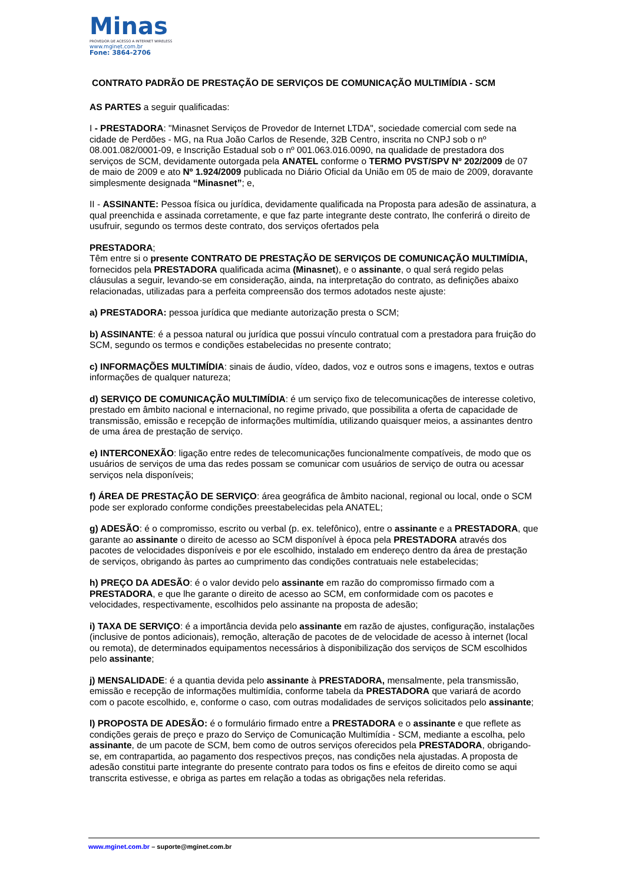Minas
PROVEDOR DE ACESSO A INTERNET WIRELESS
www.mginet.com.br
Fone: 3864-2706
CONTRATO PADRÃO DE PRESTAÇÃO DE SERVIÇOS DE COMUNICAÇÃO MULTIMÍDIA - SCM
AS PARTES a seguir qualificadas:
I - PRESTADORA: "Minasnet Serviços de Provedor de Internet LTDA", sociedade comercial com sede na cidade de Perdões - MG, na Rua João Carlos de Resende, 32B Centro, inscrita no CNPJ sob o nº 08.001.082/0001-09, e Inscrição Estadual sob o nº 001.063.016.0090, na qualidade de prestadora dos serviços de SCM, devidamente outorgada pela ANATEL conforme o TERMO PVST/SPV Nº 202/2009 de 07 de maio de 2009 e ato Nº 1.924/2009 publicada no Diário Oficial da União em 05 de maio de 2009, doravante simplesmente designada “Minasnet”; e,
II - ASSINANTE: Pessoa física ou jurídica, devidamente qualificada na Proposta para adesão de assinatura, a qual preenchida e assinada corretamente, e que faz parte integrante deste contrato, lhe conferirá o direito de usufruir, segundo os termos deste contrato, dos serviços ofertados pela
PRESTADORA;
Têm entre si o presente CONTRATO DE PRESTAÇÃO DE SERVIÇOS DE COMUNICAÇÃO MULTIMÍDIA, fornecidos pela PRESTADORA qualificada acima (Minasnet), e o assinante, o qual será regido pelas cláusulas a seguir, levando-se em consideração, ainda, na interpretação do contrato, as definições abaixo relacionadas, utilizadas para a perfeita compreensão dos termos adotados neste ajuste:
a) PRESTADORA: pessoa jurídica que mediante autorização presta o SCM;
b) ASSINANTE: é a pessoa natural ou jurídica que possui vínculo contratual com a prestadora para fruição do SCM, segundo os termos e condições estabelecidas no presente contrato;
c) INFORMAÇÕES MULTIMÍDIA: sinais de áudio, vídeo, dados, voz e outros sons e imagens, textos e outras informações de qualquer natureza;
d) SERVIÇO DE COMUNICAÇÃO MULTIMÍDIA: é um serviço fixo de telecomunicações de interesse coletivo, prestado em âmbito nacional e internacional, no regime privado, que possibilita a oferta de capacidade de transmissão, emissão e recepção de informações multimídia, utilizando quaisquer meios, a assinantes dentro de uma área de prestação de serviço.
e) INTERCONEXÃO: ligação entre redes de telecomunicações funcionalmente compatíveis, de modo que os usuários de serviços de uma das redes possam se comunicar com usuários de serviço de outra ou acessar serviços nela disponíveis;
f) ÁREA DE PRESTAÇÃO DE SERVIÇO: área geográfica de âmbito nacional, regional ou local, onde o SCM pode ser explorado conforme condições preestabelecidas pela ANATEL;
g) ADESÃO: é o compromisso, escrito ou verbal (p. ex. telefônico), entre o assinante e a PRESTADORA, que garante ao assinante o direito de acesso ao SCM disponível à época pela PRESTADORA através dos pacotes de velocidades disponíveis e por ele escolhido, instalado em endereço dentro da área de prestação de serviços, obrigando às partes ao cumprimento das condições contratuais nele estabelecidas;
h) PREÇO DA ADESÃO: é o valor devido pelo assinante em razão do compromisso firmado com a PRESTADORA, e que lhe garante o direito de acesso ao SCM, em conformidade com os pacotes e velocidades, respectivamente, escolhidos pelo assinante na proposta de adesão;
i) TAXA DE SERVIÇO: é a importância devida pelo assinante em razão de ajustes, configuração, instalações (inclusive de pontos adicionais), remoção, alteração de pacotes de de velocidade de acesso à internet (local ou remota), de determinados equipamentos necessários à disponibilização dos serviços de SCM escolhidos pelo assinante;
j) MENSALIDADE: é a quantia devida pelo assinante à PRESTADORA, mensalmente, pela transmissão, emissão e recepção de informações multimídia, conforme tabela da PRESTADORA que variará de acordo com o pacote escolhido, e, conforme o caso, com outras modalidades de serviços solicitados pelo assinante;
l) PROPOSTA DE ADESÃO: é o formulário firmado entre a PRESTADORA e o assinante e que reflete as condições gerais de preço e prazo do Serviço de Comunicação Multimídia - SCM, mediante a escolha, pelo assinante, de um pacote de SCM, bem como de outros serviços oferecidos pela PRESTADORA, obrigando-se, em contrapartida, ao pagamento dos respectivos preços, nas condições nela ajustadas. A proposta de adesão constitui parte integrante do presente contrato para todos os fins e efeitos de direito como se aqui transcrita estivesse, e obriga as partes em relação a todas as obrigações nela referidas.
www.mginet.com.br – suporte@mginet.com.br